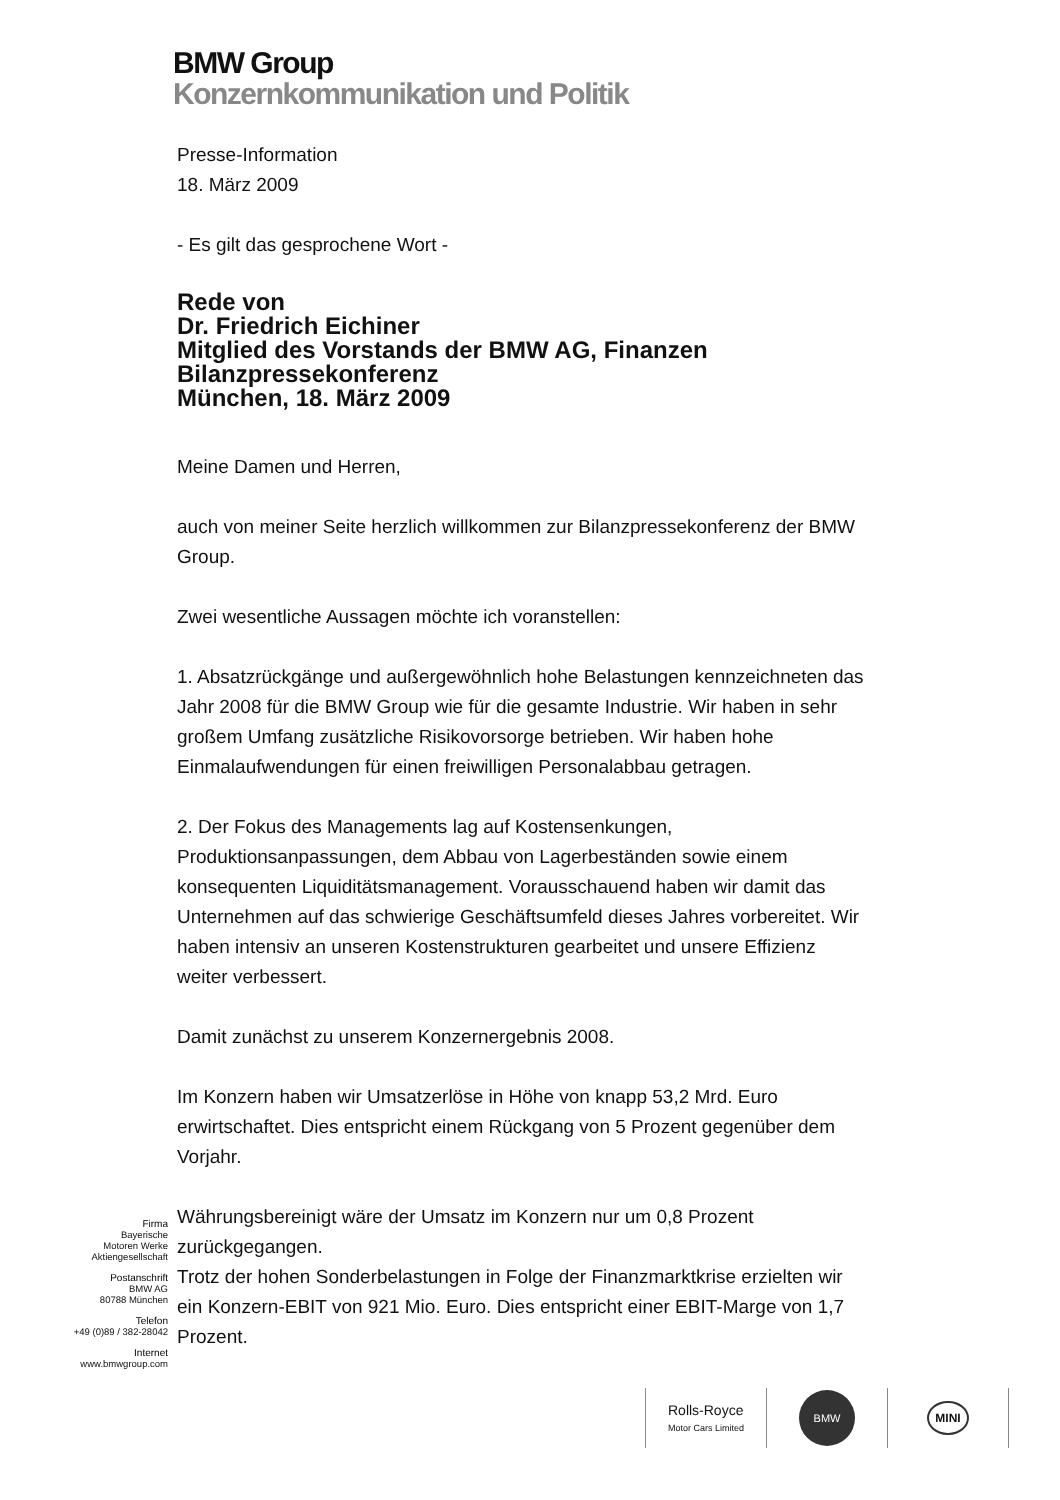BMW Group
Konzernkommunikation und Politik
Presse-Information
18. März 2009
- Es gilt das gesprochene Wort -
Rede von
Dr. Friedrich Eichiner
Mitglied des Vorstands der BMW AG, Finanzen
Bilanzpressekonferenz
München, 18. März 2009
Meine Damen und Herren,
auch von meiner Seite herzlich willkommen zur Bilanzpressekonferenz der BMW Group.
Zwei wesentliche Aussagen möchte ich voranstellen:
1. Absatzrückgänge und außergewöhnlich hohe Belastungen kennzeichneten das Jahr 2008 für die BMW Group wie für die gesamte Industrie. Wir haben in sehr großem Umfang zusätzliche Risikovorsorge betrieben. Wir haben hohe Einmalaufwendungen für einen freiwilligen Personalabbau getragen.
2. Der Fokus des Managements lag auf Kostensenkungen, Produktionsanpassungen, dem Abbau von Lagerbeständen sowie einem konsequenten Liquiditätsmanagement. Vorausschauend haben wir damit das Unternehmen auf das schwierige Geschäftsumfeld dieses Jahres vorbereitet. Wir haben intensiv an unseren Kostenstrukturen gearbeitet und unsere Effizienz weiter verbessert.
Damit zunächst zu unserem Konzernergebnis 2008.
Im Konzern haben wir Umsatzerlöse in Höhe von knapp 53,2 Mrd. Euro erwirtschaftet. Dies entspricht einem Rückgang von 5 Prozent gegenüber dem Vorjahr.
Währungsbereinigt wäre der Umsatz im Konzern nur um 0,8 Prozent zurückgegangen.
Trotz der hohen Sonderbelastungen in Folge der Finanzmarktkrise erzielten wir ein Konzern-EBIT von 921 Mio. Euro. Dies entspricht einer EBIT-Marge von 1,7 Prozent.
Firma
Bayerische
Motoren Werke
Aktiengesellschaft
Postanschrift
BMW AG
80788 München
Telefon
+49 (0)89 / 382-28042
Internet
www.bmwgroup.com
Rolls-Royce
Motor Cars Limited
BMW
MINI